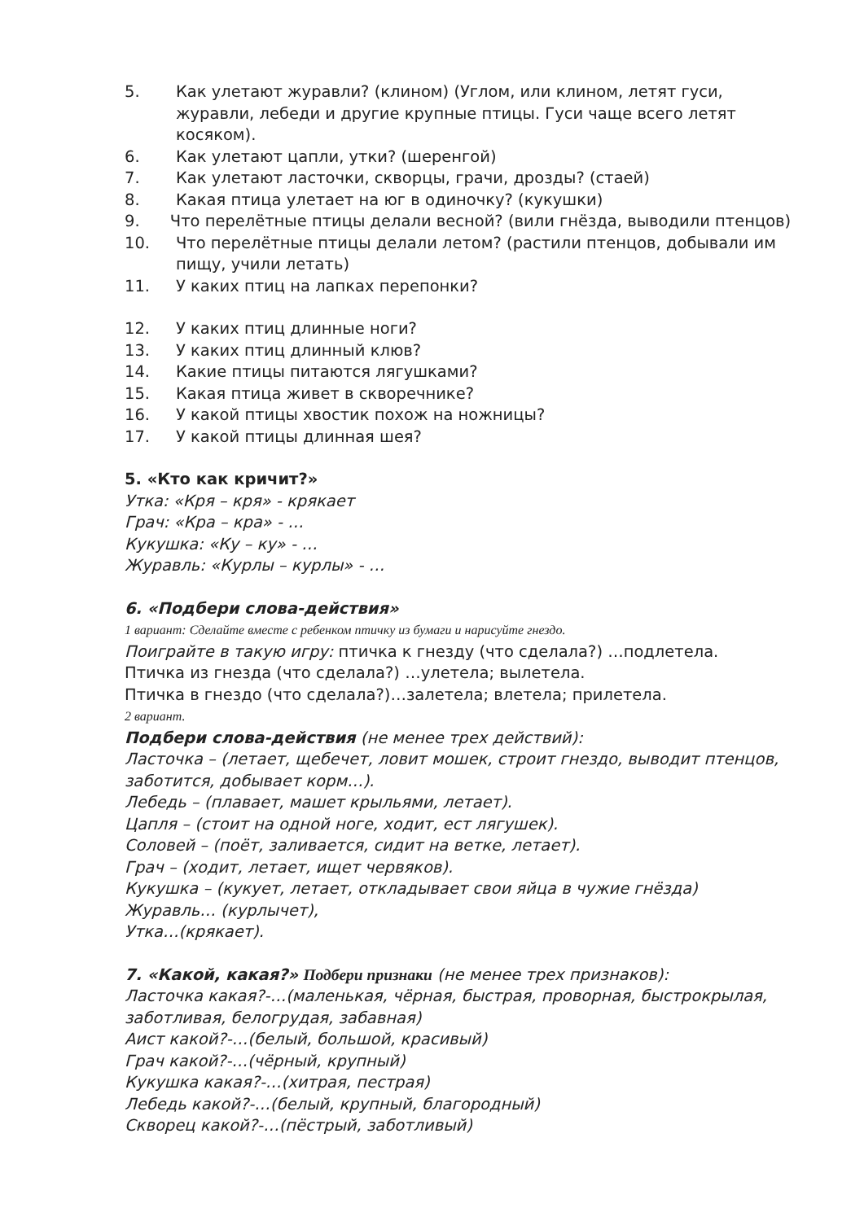5. Как улетают журавли? (клином) (Углом, или клином, летят гуси, журавли, лебеди и другие крупные птицы. Гуси чаще всего летят косяком).
6. Как улетают цапли, утки? (шеренгой)
7. Как улетают ласточки, скворцы, грачи, дрозды? (стаей)
8. Какая птица улетает на юг в одиночку? (кукушки)
9. Что перелётные птицы делали весной? (вили гнёзда, выводили птенцов)
10. Что перелётные птицы делали летом? (растили птенцов, добывали им пищу, учили летать)
11. У каких птиц на лапках перепонки?
12. У каких птиц длинные ноги?
13. У каких птиц длинный клюв?
14. Какие птицы питаются лягушками?
15. Какая птица живет в скворечнике?
16. У какой птицы хвостик похож на ножницы?
17. У какой птицы длинная шея?
5. «Кто как кричит?»
Утка: «Кря – кря» - крякает
Грач: «Кра – кра» - …
Кукушка: «Ку – ку» - …
Журавль: «Курлы – курлы» - …
6. «Подбери слова-действия»
1 вариант: Сделайте вместе с ребенком птичку из бумаги и нарисуйте гнездо.
Поиграйте в такую игру: птичка к гнезду (что сделала?) …подлетела.
Птичка из гнезда (что сделала?) …улетела; вылетела.
Птичка в гнездо (что сделала?)…залетела; влетела; прилетела.
2 вариант.
Подбери слова-действия (не менее трех действий):
Ласточка – (летает, щебечет, ловит мошек, строит гнездо, выводит птенцов, заботится, добывает корм…).
Лебедь – (плавает, машет крыльями, летает).
Цапля – (стоит на одной ноге, ходит, ест лягушек).
Соловей – (поёт, заливается, сидит на ветке, летает).
Грач – (ходит, летает, ищет червяков).
Кукушка – (кукует, летает, откладывает свои яйца в чужие гнёзда)
Журавль… (курлычет),
Утка…(крякает).
7. «Какой, какая?» Подбери признаки (не менее трех признаков):
Ласточка какая?-…(маленькая, чёрная, быстрая, проворная, быстрокрылая, заботливая, белогрудая, забавная)
Аист какой?-…(белый, большой, красивый)
Грач какой?-…(чёрный, крупный)
Кукушка какая?-…(хитрая, пестрая)
Лебедь какой?-…(белый, крупный, благородный)
Скворец какой?-…(пёстрый, заботливый)